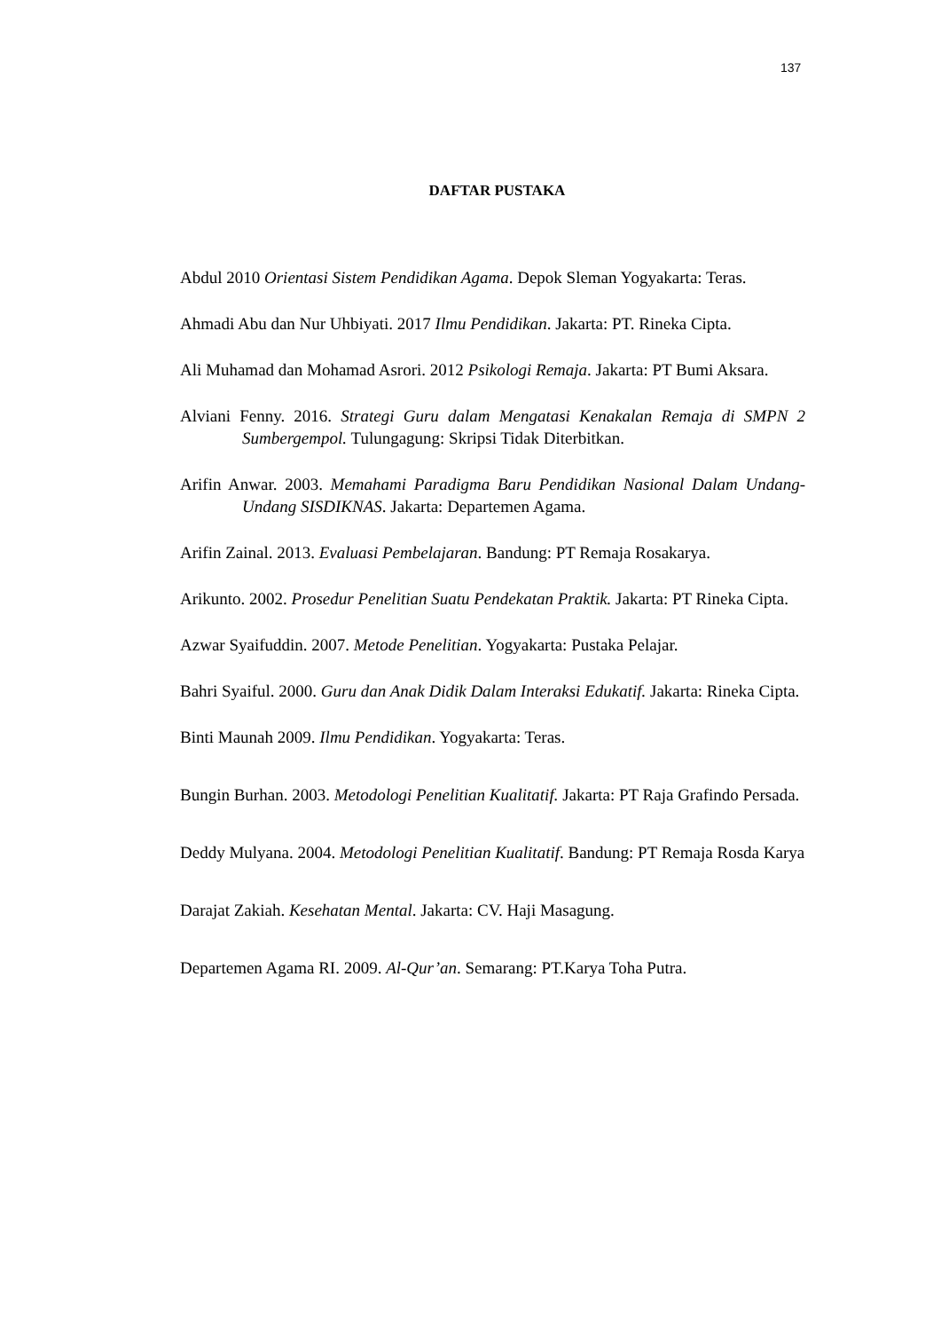137
DAFTAR PUSTAKA
Abdul 2010 Orientasi Sistem Pendidikan Agama. Depok Sleman Yogyakarta: Teras.
Ahmadi Abu dan Nur Uhbiyati. 2017 Ilmu Pendidikan. Jakarta: PT. Rineka Cipta.
Ali Muhamad dan Mohamad Asrori. 2012 Psikologi Remaja. Jakarta: PT Bumi Aksara.
Alviani Fenny. 2016. Strategi Guru dalam Mengatasi Kenakalan Remaja di SMPN 2 Sumbergempol. Tulungagung: Skripsi Tidak Diterbitkan.
Arifin Anwar. 2003. Memahami Paradigma Baru Pendidikan Nasional Dalam Undang- Undang SISDIKNAS. Jakarta: Departemen Agama.
Arifin Zainal. 2013. Evaluasi Pembelajaran. Bandung: PT Remaja Rosakarya.
Arikunto. 2002. Prosedur Penelitian Suatu Pendekatan Praktik. Jakarta: PT Rineka Cipta.
Azwar Syaifuddin. 2007. Metode Penelitian. Yogyakarta: Pustaka Pelajar.
Bahri Syaiful. 2000. Guru dan Anak Didik Dalam Interaksi Edukatif. Jakarta: Rineka Cipta.
Binti Maunah 2009. Ilmu Pendidikan. Yogyakarta: Teras.
Bungin Burhan. 2003. Metodologi Penelitian Kualitatif. Jakarta: PT Raja Grafindo Persada.
Deddy Mulyana. 2004. Metodologi Penelitian Kualitatif. Bandung: PT Remaja Rosda Karya
Darajat Zakiah. Kesehatan Mental. Jakarta: CV. Haji Masagung.
Departemen Agama RI. 2009. Al-Qur’an. Semarang: PT.Karya Toha Putra.